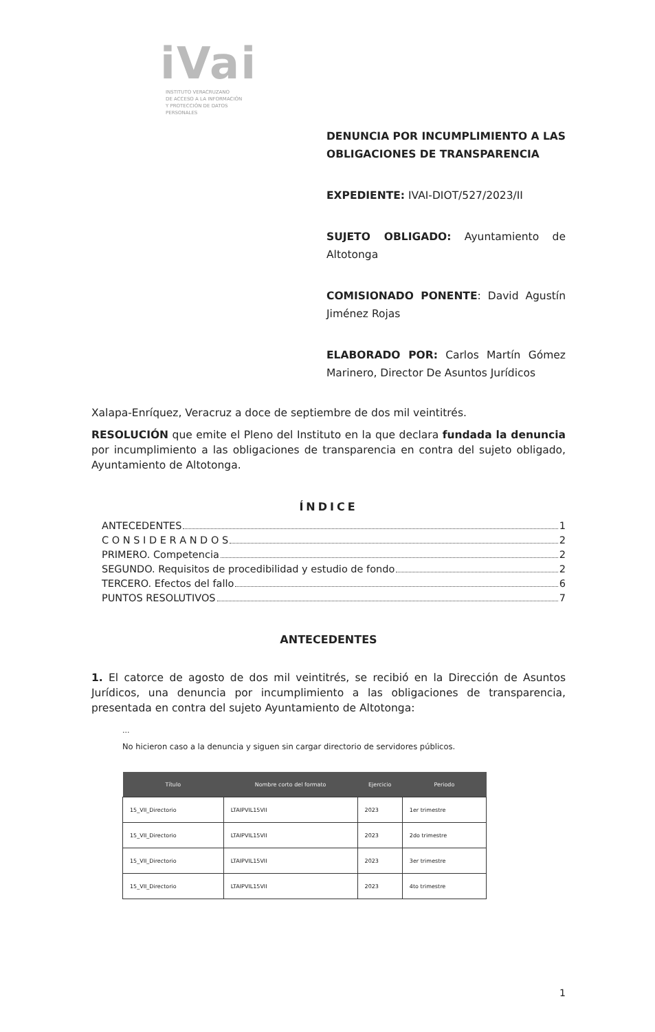iVai
INSTITUTO VERACRUZANO
DE ACCESO A LA INFORMACIÓN
Y PROTECCIÓN DE DATOS PERSONALES
DENUNCIA POR INCUMPLIMIENTO A LAS OBLIGACIONES DE TRANSPARENCIA
EXPEDIENTE: IVAI-DIOT/527/2023/II
SUJETO OBLIGADO: Ayuntamiento de Altotonga
COMISIONADO PONENTE: David Agustín Jiménez Rojas
ELABORADO POR: Carlos Martín Gómez Marinero, Director De Asuntos Jurídicos
Xalapa-Enríquez, Veracruz a doce de septiembre de dos mil veintitrés.
RESOLUCIÓN que emite el Pleno del Instituto en la que declara fundada la denuncia por incumplimiento a las obligaciones de transparencia en contra del sujeto obligado, Ayuntamiento de Altotonga.
ÍNDICE
ANTECEDENTES 1
C O N S I D E R A N D O S 2
PRIMERO. Competencia 2
SEGUNDO. Requisitos de procedibilidad y estudio de fondo 2
TERCERO. Efectos del fallo 6
PUNTOS RESOLUTIVOS 7
ANTECEDENTES
1. El catorce de agosto de dos mil veintitrés, se recibió en la Dirección de Asuntos Jurídicos, una denuncia por incumplimiento a las obligaciones de transparencia, presentada en contra del sujeto Ayuntamiento de Altotonga:
...
No hicieron caso a la denuncia y siguen sin cargar directorio de servidores públicos.
| Título | Nombre corto del formato | Ejercicio | Periodo |
| --- | --- | --- | --- |
| 15_VII_Directorio | LTAIPVIL15VII | 2023 | 1er trimestre |
| 15_VII_Directorio | LTAIPVIL15VII | 2023 | 2do trimestre |
| 15_VII_Directorio | LTAIPVIL15VII | 2023 | 3er trimestre |
| 15_VII_Directorio | LTAIPVIL15VII | 2023 | 4to trimestre |
1